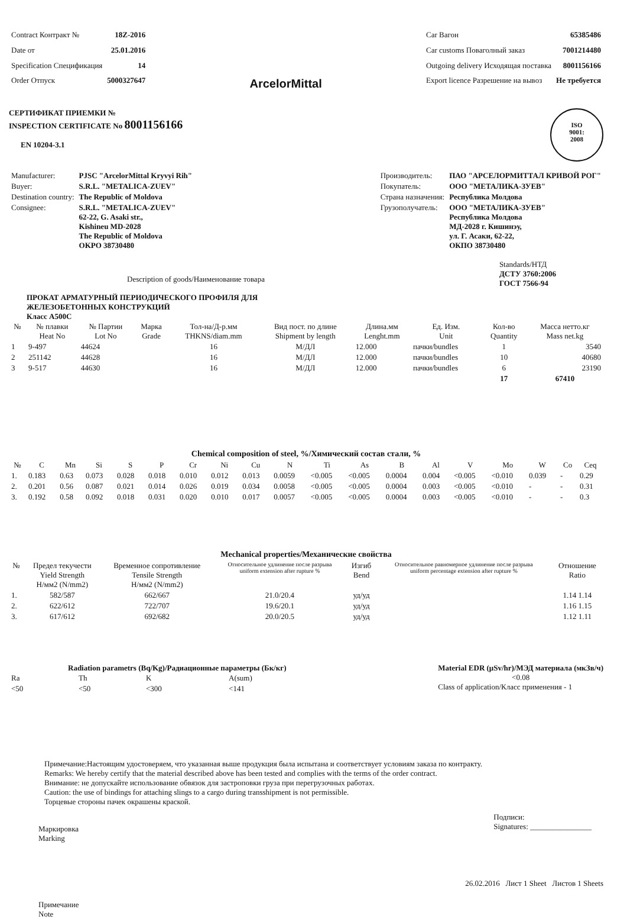| Contract Контракт № | 18Z-2016 |
| Date от | 25.01.2016 |
| Specification Спецификация | 14 |
| Order Отпуск | 5000327647 |
ArcelorMittal
| Car Вагон | 65385486 |
| Car customs Поваголный заказ | 7001214480 |
| Outgoing delivery Исходящая поставка | 8001156166 |
| Export licence Разрешение на вывоз | Не требуется |
СЕРТИФИКАТ ПРИЕМКИ №
INSPECTION CERTIFICATE No 8001156166
EN 10204-3.1
ISO
9001:
2008
| Manufacturer: | PJSC "ArcelorMittal Kryvyi Rih" |
| Buyer: | S.R.L. "METALICA-ZUEV" |
| Destination country: | The Republic of Moldova |
| Consignee: | S.R.L. "METALICA-ZUEV" 62-22, G. Asaki str., Kishineu MD-2028 The Republic of Moldova OKPO 38730480 |
| Производитель: | ПАО "АРСЕЛОРМИТТАЛ КРИВОЙ РОГ" |
| Покупатель: | ООО "МЕТАЛИКА-ЗУЕВ" |
| Страна назначения: | Республика Молдова |
| Грузополучатель: | ООО "МЕТАЛИКА-ЗУЕВ" Республика Молдова МД-2028 г. Кишинэу, ул. Г. Асаки, 62-22, ОКПО 38730480 |
Description of goods/Наименование товара
Standards/НТД
ДСТУ 3760:2006
ГОСТ 7566-94
ПРОКАТ АРМАТУРНЫЙ ПЕРИОДИЧЕСКОГО ПРОФИЛЯ ДЛЯ
ЖЕЛЕЗОБЕТОННЫХ КОНСТРУКЦИЙ
Класс А500С
| № | № плавки Heat No | № Партии Lot No | Марка Grade | Тол-на/Д-р.мм THKNS/diam.mm | Вид пост. по длине Shipment by length | Длина.мм Lenght.mm | Ед. Изм. Unit | Кол-во Quantity | Масса нетто.кг Mass net.kg |
| --- | --- | --- | --- | --- | --- | --- | --- | --- | --- |
| 1 | 9-497 | 44624 | | 16 | М/ДЛ | 12.000 | пачки/bundles | 1 | 3540 |
| 2 | 251142 | 44628 | | 16 | М/ДЛ | 12.000 | пачки/bundles | 10 | 40680 |
| 3 | 9-517 | 44630 | | 16 | М/ДЛ | 12.000 | пачки/bundles | 6 | 23190 |
| | | | | | | | | 17 | 67410 |
Chemical composition of steel, %/Химический состав стали, %
| № | C | Mn | Si | S | P | Cr | Ni | Cu | N | Ti | As | B | Al | V | Mo | W | Co | Ceq |
| --- | --- | --- | --- | --- | --- | --- | --- | --- | --- | --- | --- | --- | --- | --- | --- | --- | --- | --- |
| 1. | 0.183 | 0.63 | 0.073 | 0.028 | 0.018 | 0.010 | 0.012 | 0.013 | 0.0059 | <0.005 | <0.005 | 0.0004 | 0.004 | <0.005 | <0.010 | 0.039 | - | 0.29 |
| 2. | 0.201 | 0.56 | 0.087 | 0.021 | 0.014 | 0.026 | 0.019 | 0.034 | 0.0058 | <0.005 | <0.005 | 0.0004 | 0.003 | <0.005 | <0.010 | - | - | 0.31 |
| 3. | 0.192 | 0.58 | 0.092 | 0.018 | 0.031 | 0.020 | 0.010 | 0.017 | 0.0057 | <0.005 | <0.005 | 0.0004 | 0.003 | <0.005 | <0.010 | - | - | 0.3 |
Mechanical properties/Механические свойства
| № | Предел текучести Yield Strength Н/мм2 (N/mm2) | Временное сопротивление Tensile Strength Н/мм2 (N/mm2) | Относительное удлинение после разрыва uniform extension after rupture % | Изгиб Bend | Относительное равномерное удлинение после разрыва uniform percentage extension after rupture % | Отношение Ratio |
| --- | --- | --- | --- | --- | --- | --- |
| 1. | 582/587 | 662/667 | 21.0/20.4 | уд/уд | | 1.14 1.14 |
| 2. | 622/612 | 722/707 | 19.6/20.1 | уд/уд | | 1.16 1.15 |
| 3. | 617/612 | 692/682 | 20.0/20.5 | уд/уд | | 1.12 1.11 |
Radiation parametrs (Bq/Kg)/Радиационные параметры (Бк/кг)
| Ra | Th | K | A(sum) |
| <50 | <50 | <300 | <141 |
Material EDR (μSv/hr)/МЭД материала (мкЗв/ч)
<0.08
Class of application/Класс применения - 1
Примечание:Настоящим удостоверяем, что указанная выше продукция была испытана и соответствует условиям заказа по контракту.
Remarks: We hereby certify that the material described above has been tested and complies with the terms of the order contract.
Внимание: не допускайте использование обвязок для застроповки груза при перегрузочных работах.
Caution: the use of bindings for attaching slings to a cargo during transshipment is not permissible.
Торцевые стороны пачек окрашены краской.
Маркировка
Marking
Подписи:
Signatures: ________________
26.02.2016 Лист 1 Sheet Листов 1 Sheets
Примечание
Note